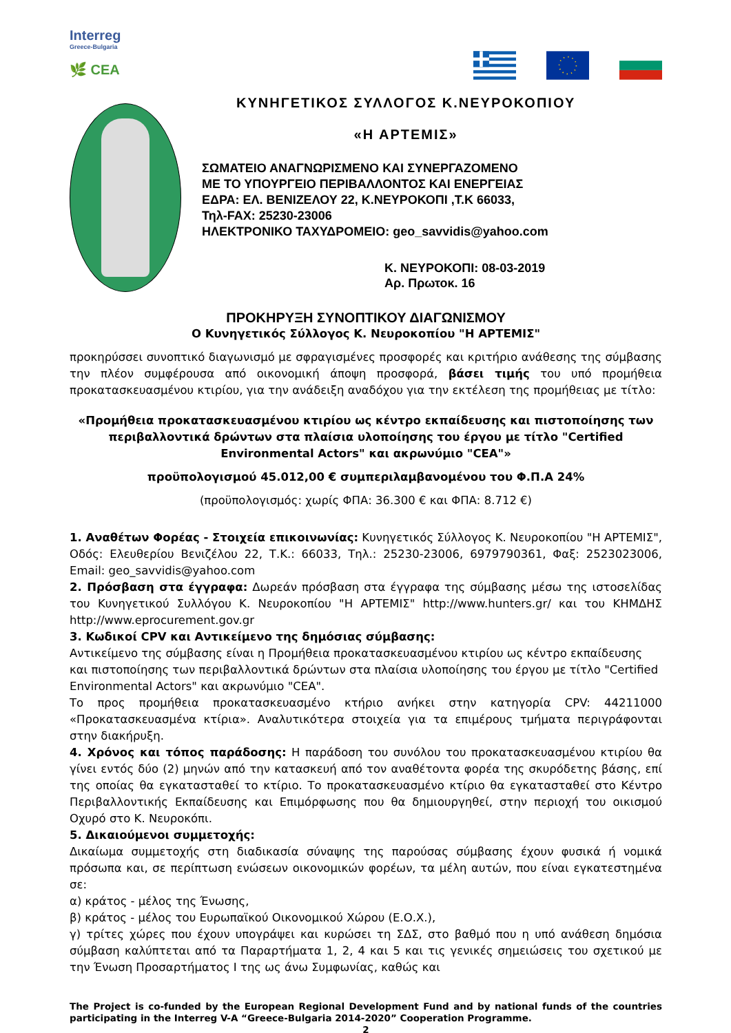Interreg
Greece-Bulgaria
🌿 CEA
ΚΥΝΗΓΕΤΙΚΟΣ ΣΥΛΛΟΓΟΣ Κ.ΝΕΥΡΟΚΟΠΙΟΥ
«Η ΑΡΤΕΜΙΣ»
ΣΩΜΑΤΕΙΟ ΑΝΑΓΝΩΡΙΣΜΕΝΟ ΚΑΙ ΣΥΝΕΡΓΑΖΟΜΕΝΟ
ΜΕ ΤΟ ΥΠΟΥΡΓΕΙΟ ΠΕΡΙΒΑΛΛΟΝΤΟΣ ΚΑΙ ΕΝΕΡΓΕΙΑΣ
ΕΔΡΑ: ΕΛ. ΒΕΝΙΖΕΛΟΥ 22, Κ.ΝΕΥΡΟΚΟΠΙ ,Τ.Κ 66033,
Τηλ-FAX: 25230-23006
ΗΛΕΚΤΡΟΝΙΚΟ ΤΑΧΥΔΡΟΜΕΙΟ: geo_savvidis@yahoo.com
Κ. ΝΕΥΡΟΚΟΠΙ: 08-03-2019
Αρ. Πρωτοκ. 16
ΠΡΟΚΗΡΥΞΗ ΣΥΝΟΠΤΙΚΟΥ ΔΙΑΓΩΝΙΣΜΟΥ
Ο Κυνηγετικός Σύλλογος Κ. Νευροκοπίου "Η ΑΡΤΕΜΙΣ"
προκηρύσσει συνοπτικό διαγωνισμό με σφραγισμένες προσφορές και κριτήριο ανάθεσης της σύμβασης την πλέον συμφέρουσα από οικονομική άποψη προσφορά, βάσει τιμής του υπό προμήθεια προκατασκευασμένου κτιρίου, για την ανάδειξη αναδόχου για την εκτέλεση της προμήθειας με τίτλο:
«Προμήθεια προκατασκευασμένου κτιρίου ως κέντρο εκπαίδευσης και πιστοποίησης των περιβαλλοντικά δρώντων στα πλαίσια υλοποίησης του έργου με τίτλο "Certified Environmental Actors" και ακρωνύμιο "CEA"»
προϋπολογισμού 45.012,00 € συμπεριλαμβανομένου του Φ.Π.Α 24%
(προϋπολογισμός: χωρίς ΦΠΑ: 36.300 € και ΦΠΑ: 8.712 €)
1. Αναθέτων Φορέας - Στοιχεία επικοινωνίας: Κυνηγετικός Σύλλογος Κ. Νευροκοπίου "Η ΑΡΤΕΜΙΣ", Οδός: Ελευθερίου Βενιζέλου 22, Τ.Κ.: 66033, Τηλ.: 25230-23006, 6979790361, Φαξ: 2523023006, Email: geo_savvidis@yahoo.com
2. Πρόσβαση στα έγγραφα: Δωρεάν πρόσβαση στα έγγραφα της σύμβασης μέσω της ιστοσελίδας του Κυνηγετικού Συλλόγου Κ. Νευροκοπίου "Η ΑΡΤΕΜΙΣ" http://www.hunters.gr/ και του ΚΗΜΔΗΣ http://www.eprocurement.gov.gr
3. Κωδικοί CPV και Αντικείμενο της δημόσιας σύμβασης:
Αντικείμενο της σύμβασης είναι η Προμήθεια προκατασκευασμένου κτιρίου ως κέντρο εκπαίδευσης και πιστοποίησης των περιβαλλοντικά δρώντων στα πλαίσια υλοποίησης του έργου με τίτλο "Certified Environmental Actors" και ακρωνύμιο "CEA".
Το προς προμήθεια προκατασκευασμένο κτήριο ανήκει στην κατηγορία CPV: 44211000 «Προκατασκευασμένα κτίρια». Αναλυτικότερα στοιχεία για τα επιμέρους τμήματα περιγράφονται στην διακήρυξη.
4. Χρόνος και τόπος παράδοσης: Η παράδοση του συνόλου του προκατασκευασμένου κτιρίου θα γίνει εντός δύο (2) μηνών από την κατασκευή από τον αναθέτοντα φορέα της σκυρόδετης βάσης, επί της οποίας θα εγκατασταθεί το κτίριο. Το προκατασκευασμένο κτίριο θα εγκατασταθεί στο Κέντρο Περιβαλλοντικής Εκπαίδευσης και Επιμόρφωσης που θα δημιουργηθεί, στην περιοχή του οικισμού Οχυρό στο Κ. Νευροκόπι.
5. Δικαιούμενοι συμμετοχής:
Δικαίωμα συμμετοχής στη διαδικασία σύναψης της παρούσας σύμβασης έχουν φυσικά ή νομικά πρόσωπα και, σε περίπτωση ενώσεων οικονομικών φορέων, τα μέλη αυτών, που είναι εγκατεστημένα σε:
α) κράτος - μέλος της Ένωσης,
β) κράτος - μέλος του Ευρωπαϊκού Οικονομικού Χώρου (Ε.Ο.Χ.),
γ) τρίτες χώρες που έχουν υπογράψει και κυρώσει τη ΣΔΣ, στο βαθμό που η υπό ανάθεση δημόσια σύμβαση καλύπτεται από τα Παραρτήματα 1, 2, 4 και 5 και τις γενικές σημειώσεις του σχετικού με την Ένωση Προσαρτήματος I της ως άνω Συμφωνίας, καθώς και
The Project is co-funded by the European Regional Development Fund and by national funds of the countries participating in the Interreg V-A “Greece-Bulgaria 2014-2020” Cooperation Programme.
2